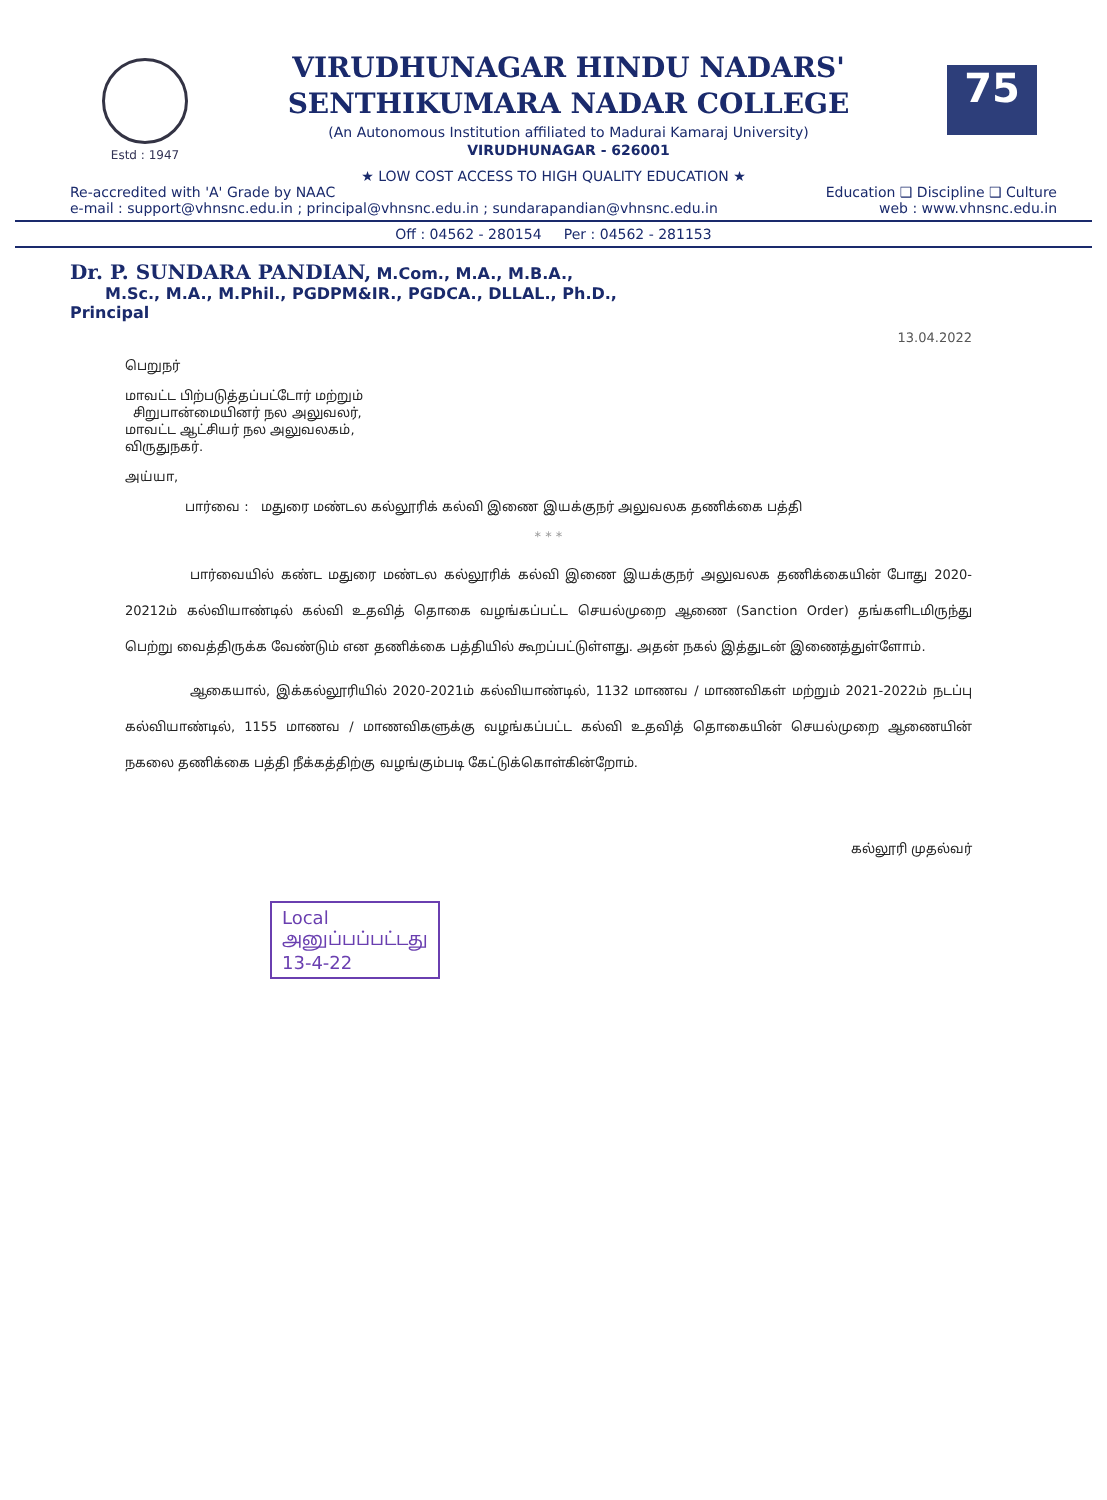Estd : 1947
VIRUDHUNAGAR HINDU NADARS'
SENTHIKUMARA NADAR COLLEGE
(An Autonomous Institution affiliated to Madurai Kamaraj University)
VIRUDHUNAGAR - 626001
75
★ LOW COST ACCESS TO HIGH QUALITY EDUCATION ★
Re-accredited with 'A' Grade by NAAC Education ❑ Discipline ❑ Culture
e-mail : support@vhnsnc.edu.in ; principal@vhnsnc.edu.in ; sundarapandian@vhnsnc.edu.in web : www.vhnsnc.edu.in
Off : 04562 - 280154 Per : 04562 - 281153
Dr. P. SUNDARA PANDIAN, M.Com., M.A., M.B.A.,
M.Sc., M.A., M.Phil., PGDPM&IR., PGDCA., DLLAL., Ph.D.,
Principal
13.04.2022
பெறுநர்
மாவட்ட பிற்படுத்தப்பட்டோர் மற்றும்
சிறுபான்மையினர் நல அலுவலர்,
மாவட்ட ஆட்சியர் நல அலுவலகம்,
விருதுநகர்.
அய்யா,
பார்வை : மதுரை மண்டல கல்லூரிக் கல்வி இணை இயக்குநர் அலுவலக தணிக்கை பத்தி
* * *
பார்வையில் கண்ட மதுரை மண்டல கல்லூரிக் கல்வி இணை இயக்குநர் அலுவலக தணிக்கையின் போது 2020-20212ம் கல்வியாண்டில் கல்வி உதவித் தொகை வழங்கப்பட்ட செயல்முறை ஆணை (Sanction Order) தங்களிடமிருந்து பெற்று வைத்திருக்க வேண்டும் என தணிக்கை பத்தியில் கூறப்பட்டுள்ளது. அதன் நகல் இத்துடன் இணைத்துள்ளோம்.
ஆகையால், இக்கல்லூரியில் 2020-2021ம் கல்வியாண்டில், 1132 மாணவ / மாணவிகள் மற்றும் 2021-2022ம் நடப்பு கல்வியாண்டில், 1155 மாணவ / மாணவிகளுக்கு வழங்கப்பட்ட கல்வி உதவித் தொகையின் செயல்முறை ஆணையின் நகலை தணிக்கை பத்தி நீக்கத்திற்கு வழங்கும்படி கேட்டுக்கொள்கின்றோம்.
கல்லூரி முதல்வர்
Local
அனுப்பப்பட்டது
13-4-22